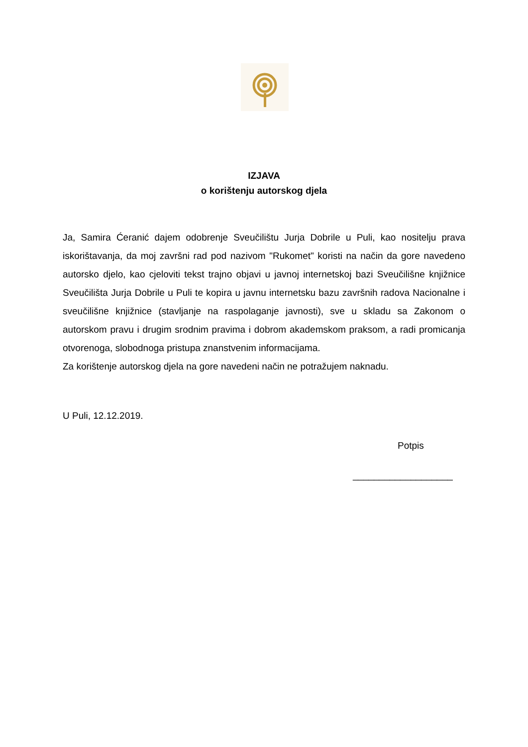IZJAVA
o korištenju autorskog djela
Ja, Samira Ćeranić dajem odobrenje Sveučilištu Jurja Dobrile u Puli, kao nositelju prava iskorištavanja, da moj završni rad pod nazivom "Rukomet" koristi na način da gore navedeno autorsko djelo, kao cjeloviti tekst trajno objavi u javnoj internetskoj bazi Sveučilišne knjižnice Sveučilišta Jurja Dobrile u Puli te kopira u javnu internetsku bazu završnih radova Nacionalne i sveučilišne knjižnice (stavljanje na raspolaganje javnosti), sve u skladu sa Zakonom o autorskom pravu i drugim srodnim pravima i dobrom akademskom praksom, a radi promicanja otvorenoga, slobodnoga pristupa znanstvenim informacijama.
Za korištenje autorskog djela na gore navedeni način ne potražujem naknadu.
U Puli, 12.12.2019.
Potpis
___________________